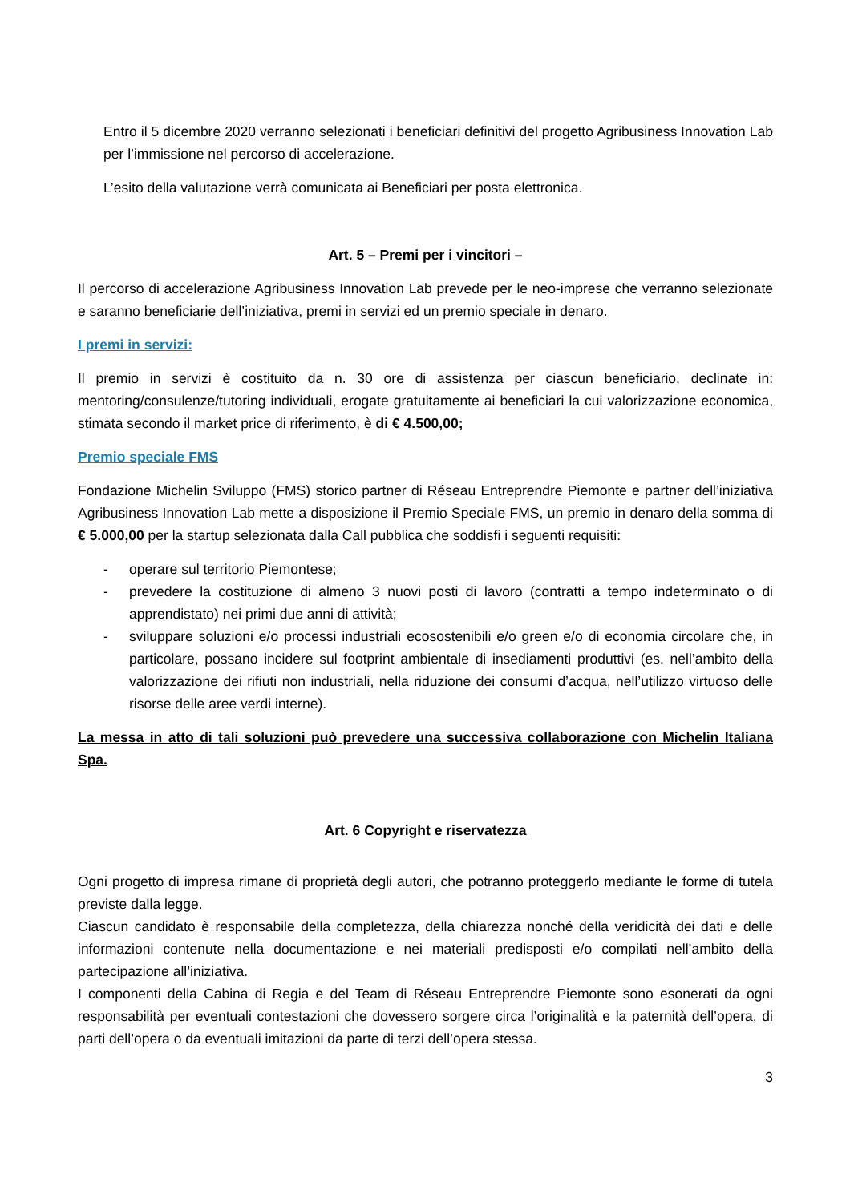Entro il 5 dicembre 2020 verranno selezionati i beneficiari definitivi del progetto Agribusiness Innovation Lab per l’immissione nel percorso di accelerazione.
L’esito della valutazione verrà comunicata ai Beneficiari per posta elettronica.
Art. 5 – Premi per i vincitori –
Il percorso di accelerazione Agribusiness Innovation Lab prevede per le neo-imprese che verranno selezionate e saranno beneficiarie dell’iniziativa, premi in servizi ed un premio speciale in denaro.
I premi in servizi:
Il premio in servizi è costituito da n. 30 ore di assistenza per ciascun beneficiario, declinate in: mentoring/consulenze/tutoring individuali, erogate gratuitamente ai beneficiari la cui valorizzazione economica, stimata secondo il market price di riferimento, è di € 4.500,00;
Premio speciale FMS
Fondazione Michelin Sviluppo (FMS) storico partner di Réseau Entreprendre Piemonte e partner dell’iniziativa Agribusiness Innovation Lab mette a disposizione il Premio Speciale FMS, un premio in denaro della somma di € 5.000,00 per la startup selezionata dalla Call pubblica che soddisfi i seguenti requisiti:
- operare sul territorio Piemontese;
- prevedere la costituzione di almeno 3 nuovi posti di lavoro (contratti a tempo indeterminato o di apprendistato) nei primi due anni di attività;
- sviluppare soluzioni e/o processi industriali ecosostenibili e/o green e/o di economia circolare che, in particolare, possano incidere sul footprint ambientale di insediamenti produttivi (es. nell’ambito della valorizzazione dei rifiuti non industriali, nella riduzione dei consumi d’acqua, nell’utilizzo virtuoso delle risorse delle aree verdi interne).
La messa in atto di tali soluzioni può prevedere una successiva collaborazione con Michelin Italiana Spa.
Art. 6 Copyright e riservatezza
Ogni progetto di impresa rimane di proprietà degli autori, che potranno proteggerlo mediante le forme di tutela previste dalla legge.
Ciascun candidato è responsabile della completezza, della chiarezza nonché della veridicità dei dati e delle informazioni contenute nella documentazione e nei materiali predisposti e/o compilati nell’ambito della partecipazione all’iniziativa.
I componenti della Cabina di Regia e del Team di Réseau Entreprendre Piemonte sono esonerati da ogni responsabilità per eventuali contestazioni che dovessero sorgere circa l’originalità e la paternità dell’opera, di parti dell’opera o da eventuali imitazioni da parte di terzi dell’opera stessa.
3